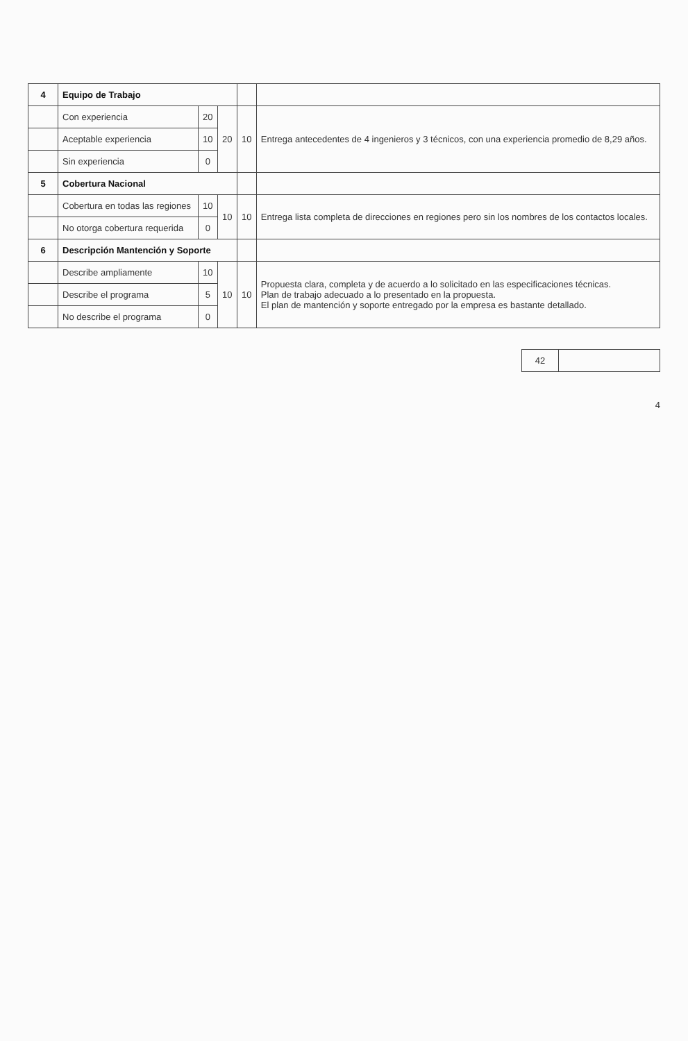| 4 | Equipo de Trabajo | | | | |
| | Con experiencia | 20 | 20 | 10 | Entrega antecedentes de 4 ingenieros y 3 técnicos, con una experiencia promedio de 8,29 años. |
| | Aceptable experiencia | 10 | | | |
| | Sin experiencia | 0 | | | |
| 5 | Cobertura Nacional | | | | |
| | Cobertura en todas las regiones | 10 | 10 | 10 | Entrega lista completa de direcciones en regiones pero sin los nombres de los contactos locales. |
| | No otorga cobertura requerida | 0 | | | |
| 6 | Descripción Mantención y Soporte | | | | |
| | Describe ampliamente | 10 | 10 | 10 | Propuesta clara, completa y de acuerdo a lo solicitado en las especificaciones técnicas. Plan de trabajo adecuado a lo presentado en la propuesta. El plan de mantención y soporte entregado por la empresa es bastante detallado. |
| | Describe el programa | 5 | | | |
| | No describe el programa | 0 | | | |
| 42 | |
4